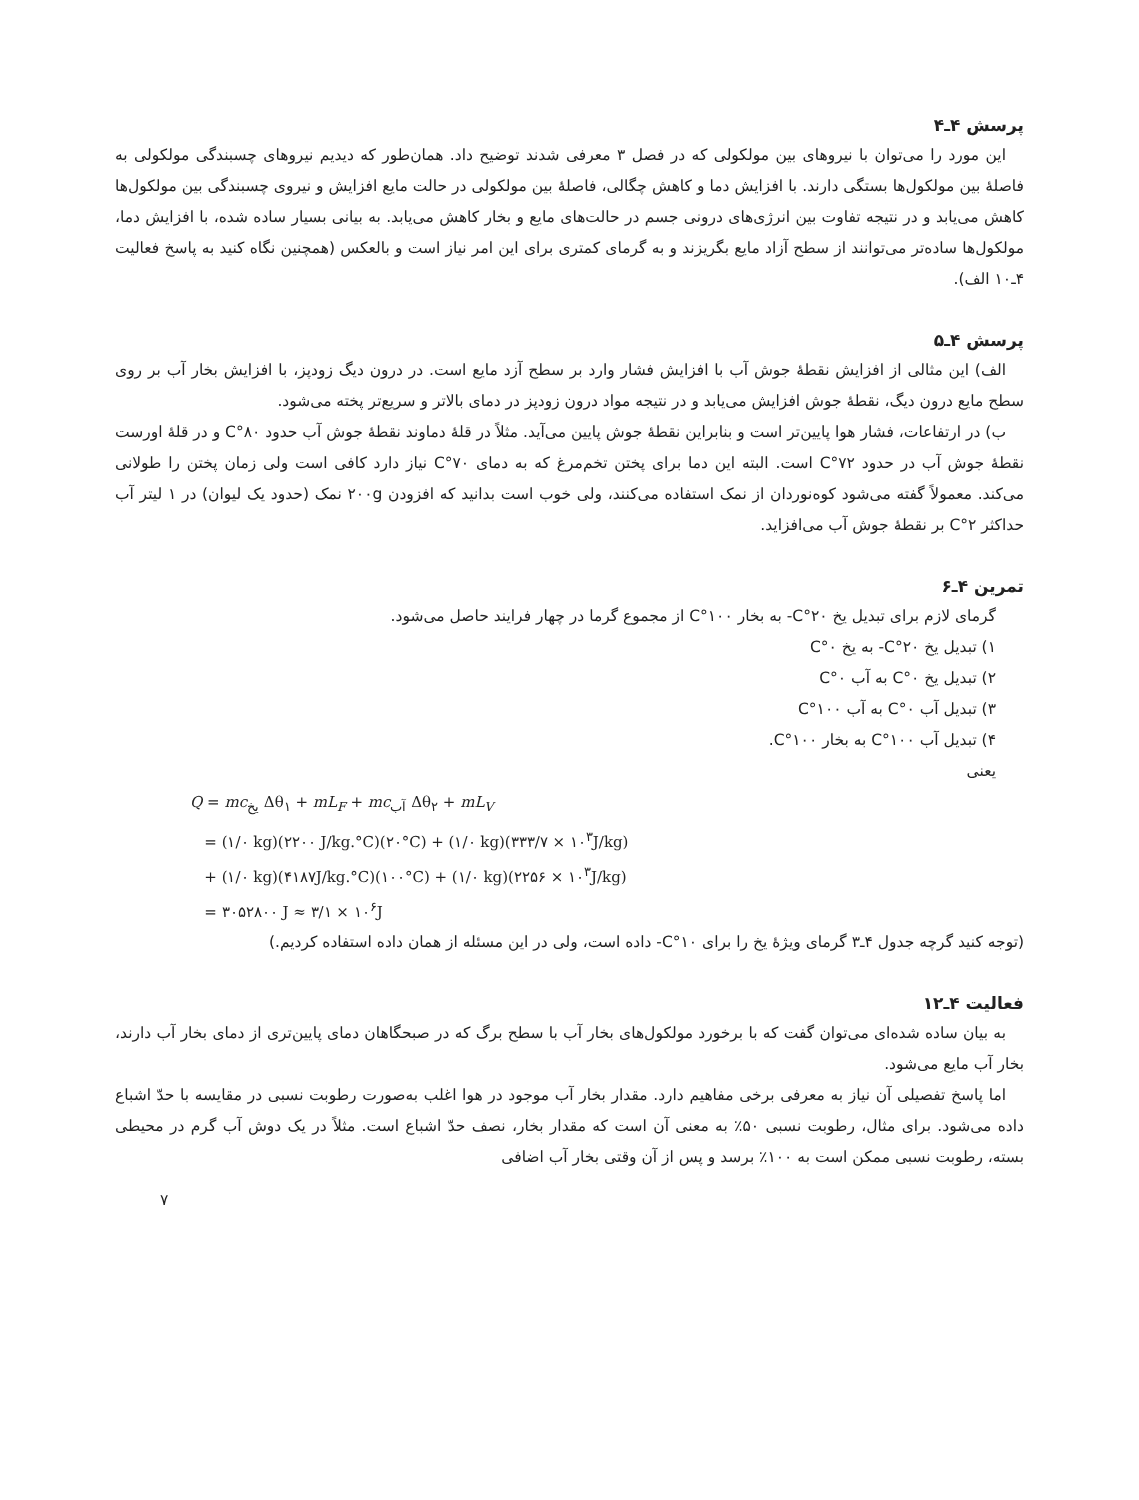پرسش ۴ـ۴
این مورد را می‌توان با نیروهای بین مولکولی که در فصل ۳ معرفی شدند توضیح داد. همان‌طور که دیدیم نیروهای چسبندگی مولکولی به فاصلهٔ بین مولکول‌ها بستگی دارند. با افزایش دما و کاهش چگالی، فاصلهٔ بین مولکولی در حالت مایع افزایش و نیروی چسبندگی بین مولکول‌ها کاهش می‌یابد و در نتیجه تفاوت بین انرژی‌های درونی جسم در حالت‌های مایع و بخار کاهش می‌یابد. به بیانی بسیار ساده شده، با افزایش دما، مولکول‌ها ساده‌تر می‌توانند از سطح آزاد مایع بگریزند و به گرمای کمتری برای این امر نیاز است و بالعکس (همچنین نگاه کنید به پاسخ فعالیت ۴ـ۱۰ الف).
پرسش ۴ـ۵
الف) این مثالی از افزایش نقطهٔ جوش آب با افزایش فشار وارد بر سطح آزد مایع است. در درون دیگ زودپز، با افزایش بخار آب بر روی سطح مایع درون دیگ، نقطهٔ جوش افزایش می‌یابد و در نتیجه مواد درون زودپز در دمای بالاتر و سریع‌تر پخته می‌شود.
ب) در ارتفاعات، فشار هوا پایین‌تر است و بنابراین نقطهٔ جوش پایین می‌آید. مثلاً در قلهٔ دماوند نقطهٔ جوش آب حدود ۸۰°C و در قلهٔ اورست نقطهٔ جوش آب در حدود ۷۲°C است. البته این دما برای پختن تخم‌مرغ که به دمای ۷۰°C نیاز دارد کافی است ولی زمان پختن را طولانی می‌کند. معمولاً گفته می‌شود کوه‌نوردان از نمک استفاده می‌کنند، ولی خوب است بدانید که افزودن ۲۰۰g نمک (حدود یک لیوان) در ۱ لیتر آب حداکثر ۲°C بر نقطهٔ جوش آب می‌افزاید.
تمرین ۴ـ۶
گرمای لازم برای تبدیل یخ ۲۰°C- به بخار ۱۰۰°C از مجموع گرما در چهار فرایند حاصل می‌شود.
۱) تبدیل یخ ۲۰°C- به یخ ۰°C
۲) تبدیل یخ ۰°C به آب ۰°C
۳) تبدیل آب ۰°C به آب ۱۰۰°C
۴) تبدیل آب ۱۰۰°C به بخار ۱۰۰°C.
یعنی
Q = mc<sub>یخ</sub> Δθ<sub>۱</sub> + mL<sub>F</sub> + mc<sub>آب</sub> Δθ<sub>۲</sub> + mL<sub>V</sub>
= (۱/۰ kg)(۲۲۰۰ J/kg.°C)(۲۰°C) + (۱/۰ kg)(۳۳۳/۷ × ۱۰<sup>۳</sup>J/kg)
+ (۱/۰ kg)(۴۱۸۷J/kg.°C)(۱۰۰°C) + (۱/۰ kg)(۲۲۵۶ × ۱۰<sup>۳</sup>J/kg)
= ۳۰۵۲۸۰۰ J ≈ ۳/۱ × ۱۰<sup>۶</sup>J
(توجه کنید گرچه جدول ۴ـ۳ گرمای ویژهٔ یخ را برای ۱۰°C- داده است، ولی در این مسئله از همان داده استفاده کردیم.)
فعالیت ۴ـ۱۲
به بیان ساده شده‌ای می‌توان گفت که با برخورد مولکول‌های بخار آب با سطح برگ که در صبحگاهان دمای پایین‌تری از دمای بخار آب دارند، بخار آب مایع می‌شود.
اما پاسخ تفصیلی آن نیاز به معرفی برخی مفاهیم دارد. مقدار بخار آب موجود در هوا اغلب به‌صورت رطوبت نسبی در مقایسه با حدّ اشباع داده می‌شود. برای مثال، رطوبت نسبی ۵۰٪ به معنی آن است که مقدار بخار، نصف حدّ اشباع است. مثلاً در یک دوش آب گرم در محیطی بسته، رطوبت نسبی ممکن است به ۱۰۰٪ برسد و پس از آن وقتی بخار آب اضافی
۷